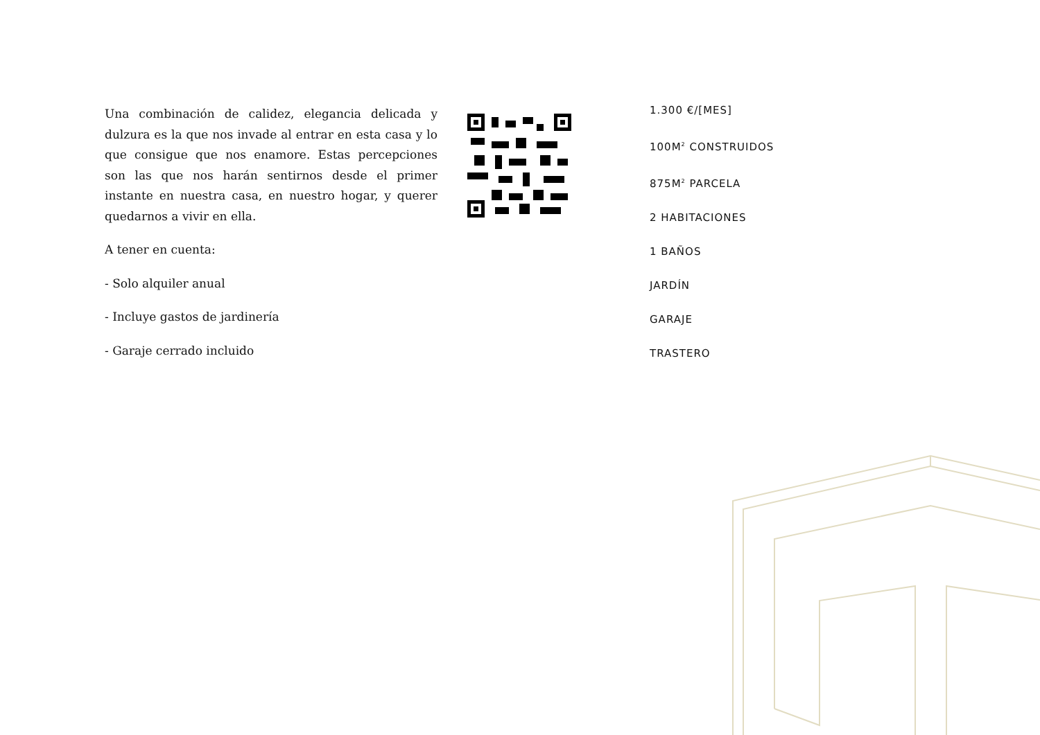Una combinación de calidez, elegancia delicada y dulzura es la que nos invade al entrar en esta casa y lo que consigue que nos enamore. Estas percepciones son las que nos harán sentirnos desde el primer instante en nuestra casa, en nuestro hogar, y querer quedarnos a vivir en ella.
A tener en cuenta:
- Solo alquiler anual
- Incluye gastos de jardinería
- Garaje cerrado incluido
1.300 €/[MES]
100M<sup>2</sup> CONSTRUIDOS
875M<sup>2</sup> PARCELA
2 HABITACIONES
1 BAÑOS
JARDÍN
GARAJE
TRASTERO